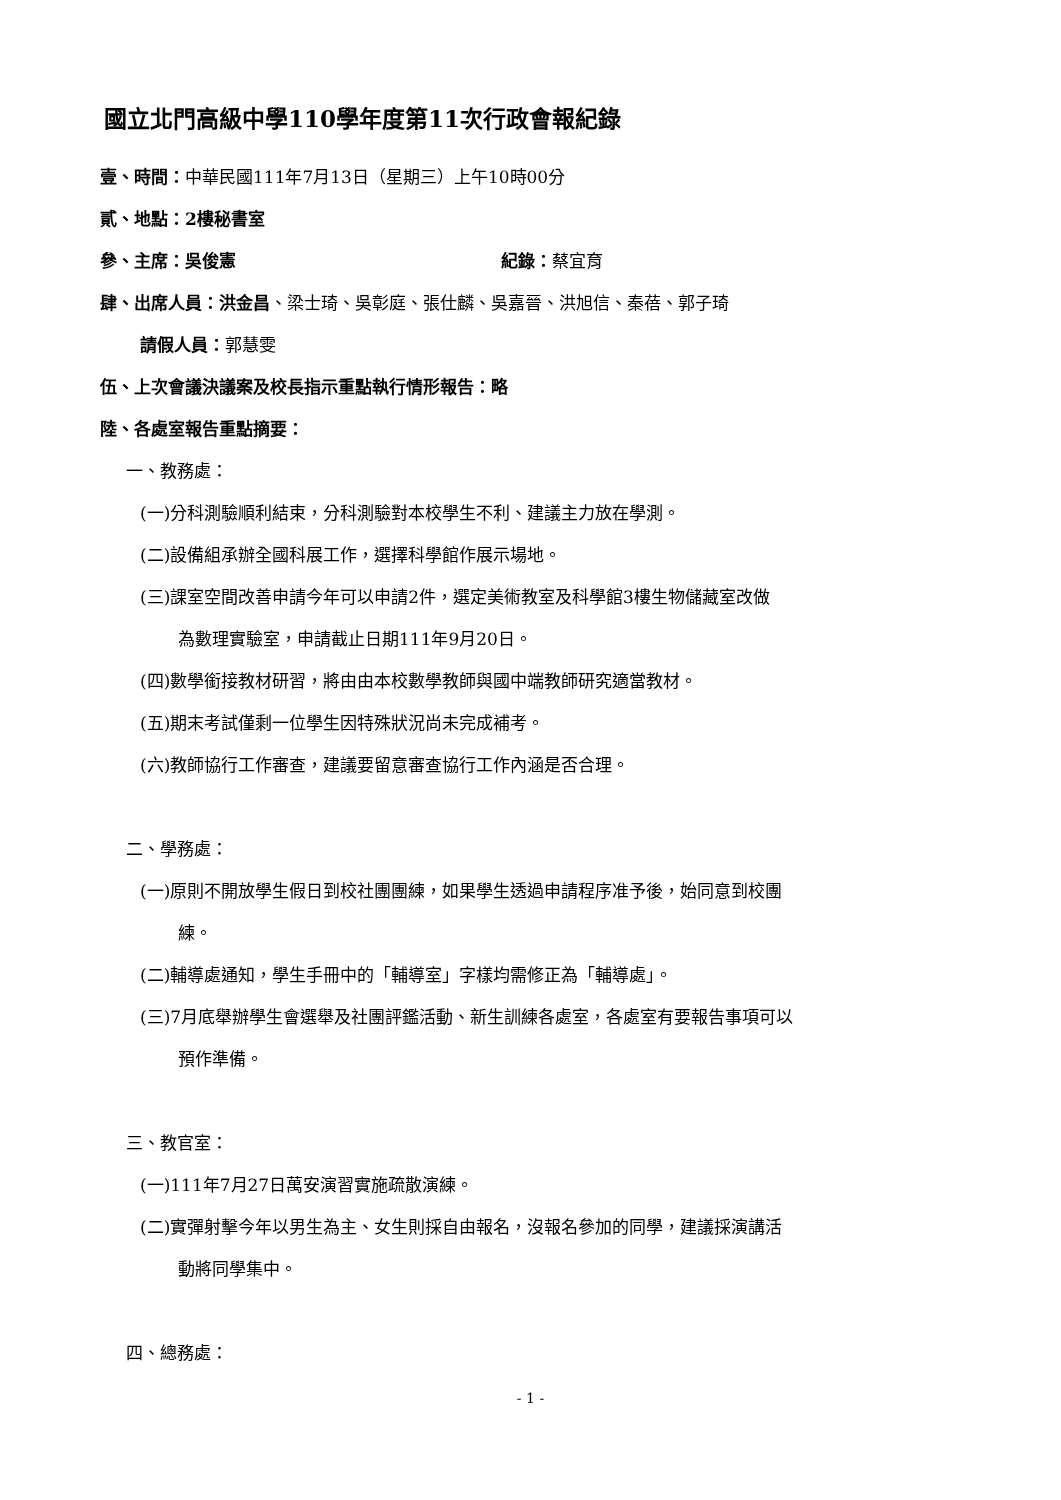國立北門高級中學110學年度第11次行政會報紀錄
壹、時間：中華民國111年7月13日（星期三）上午10時00分
貳、地點：2樓秘書室
參、主席：吳俊憲 紀錄：蔡宜育
肆、出席人員：洪金昌、梁士琦、吳彰庭、張仕麟、吳嘉晉、洪旭信、秦蓓、郭子琦
請假人員：郭慧雯
伍、上次會議決議案及校長指示重點執行情形報告：略
陸、各處室報告重點摘要：
一、教務處：
(一)分科測驗順利結束，分科測驗對本校學生不利、建議主力放在學測。
(二)設備組承辦全國科展工作，選擇科學館作展示場地。
(三)課室空間改善申請今年可以申請2件，選定美術教室及科學館3樓生物儲藏室改做
為數理實驗室，申請截止日期111年9月20日。
(四)數學銜接教材研習，將由由本校數學教師與國中端教師研究適當教材。
(五)期末考試僅剩一位學生因特殊狀況尚未完成補考。
(六)教師協行工作審查，建議要留意審查協行工作內涵是否合理。
二、學務處：
(一)原則不開放學生假日到校社團團練，如果學生透過申請程序准予後，始同意到校團
練。
(二)輔導處通知，學生手冊中的「輔導室」字樣均需修正為「輔導處」。
(三)7月底舉辦學生會選舉及社團評鑑活動、新生訓練各處室，各處室有要報告事項可以
預作準備。
三、教官室：
(一)111年7月27日萬安演習實施疏散演練。
(二)實彈射擊今年以男生為主、女生則採自由報名，沒報名參加的同學，建議採演講活
動將同學集中。
四、總務處：
- 1 -